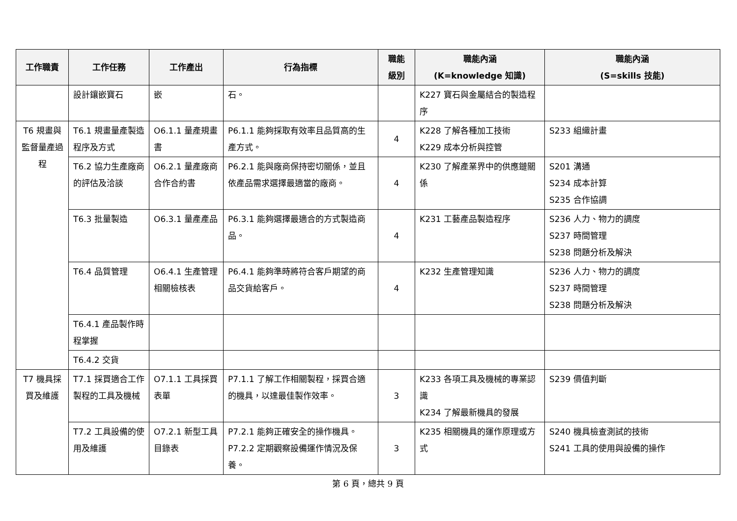| 工作職責 | 工作任務 | 工作產出 | 行為指標 | 職能 級別 | 職能內涵 (K=knowledge 知識) | 職能內涵 (S=skills 技能) |
| --- | --- | --- | --- | --- | --- | --- |
| | 設計鑲嵌寶石 | 嵌 | 石。 | | K227 寶石與金屬結合的製造程序 | |
| T6 規畫與監督量產過程 | T6.1 規畫量產製造程序及方式 | O6.1.1 量產規畫書 | P6.1.1 能夠採取有效率且品質高的生產方式。 | 4 | K228 了解各種加工技術 K229 成本分析與控管 | S233 組織計畫 |
| | T6.2 協力生產廠商的評估及洽談 | O6.2.1 量產廠商合作合約書 | P6.2.1 能與廠商保持密切關係，並且依產品需求選擇最適當的廠商。 | 4 | K230 了解產業界中的供應鏈關係 | S201 溝通 S234 成本計算 S235 合作協調 |
| | T6.3 批量製造 | O6.3.1 量產產品 | P6.3.1 能夠選擇最適合的方式製造商品。 | 4 | K231 工藝產品製造程序 | S236 人力、物力的調度 S237 時間管理 S238 問題分析及解決 |
| | T6.4 品質管理 | O6.4.1 生產管理相關檢核表 | P6.4.1 能夠準時將符合客戶期望的商品交貨給客戶。 | 4 | K232 生產管理知識 | S236 人力、物力的調度 S237 時間管理 S238 問題分析及解決 |
| | T6.4.1 產品製作時程掌握 | | | | | |
| | T6.4.2 交貨 | | | | | |
| T7 機具採買及維護 | T7.1 採買適合工作製程的工具及機械 | O7.1.1 工具採買表單 | P7.1.1 了解工作相關製程，採買合適的機具，以達最佳製作效率。 | 3 | K233 各項工具及機械的專業認識 K234 了解最新機具的發展 | S239 價值判斷 |
| | T7.2 工具設備的使用及維護 | O7.2.1 新型工具目錄表 | P7.2.1 能夠正確安全的操作機具。 P7.2.2 定期觀察設備運作情況及保養。 | 3 | K235 相關機具的運作原理或方式 | S240 機具檢查測試的技術 S241 工具的使用與設備的操作 |
第 6 頁，總共 9 頁